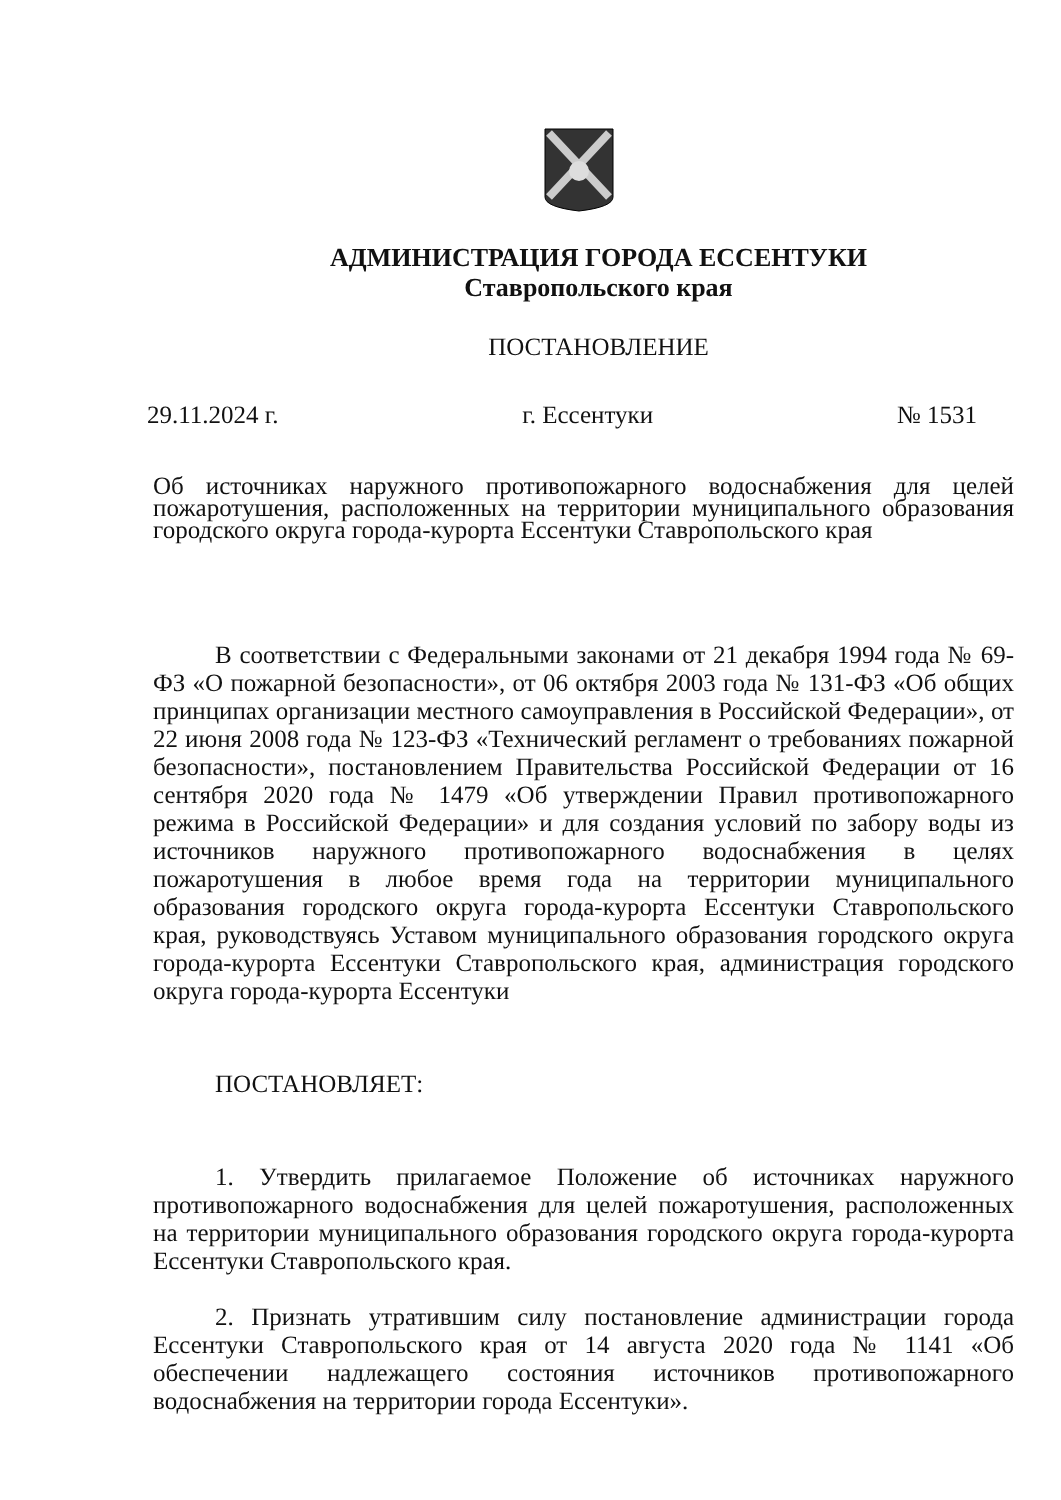АДМИНИСТРАЦИЯ ГОРОДА ЕССЕНТУКИ
Ставропольского края
ПОСТАНОВЛЕНИЕ
29.11.2024 г. г. Ессентуки № 1531
Об источниках наружного противопожарного водоснабжения для целей пожаротушения, расположенных на территории муниципального образования городского округа города-курорта Ессентуки Ставропольского края
В соответствии с Федеральными законами от 21 декабря 1994 года № 69-ФЗ «О пожарной безопасности», от 06 октября 2003 года № 131-ФЗ «Об общих принципах организации местного самоуправления в Российской Федерации», от 22 июня 2008 года № 123-ФЗ «Технический регламент о требованиях пожарной безопасности», постановлением Правительства Российской Федерации от 16 сентября 2020 года № 1479 «Об утверждении Правил противопожарного режима в Российской Федерации» и для создания условий по забору воды из источников наружного противопожарного водоснабжения в целях пожаротушения в любое время года на территории муниципального образования городского округа города-курорта Ессентуки Ставропольского края, руководствуясь Уставом муниципального образования городского округа города-курорта Ессентуки Ставропольского края, администрация городского округа города-курорта Ессентуки
ПОСТАНОВЛЯЕТ:
1. Утвердить прилагаемое Положение об источниках наружного противопожарного водоснабжения для целей пожаротушения, расположенных на территории муниципального образования городского округа города-курорта Ессентуки Ставропольского края.
2. Признать утратившим силу постановление администрации города Ессентуки Ставропольского края от 14 августа 2020 года № 1141 «Об обеспечении надлежащего состояния источников противопожарного водоснабжения на территории города Ессентуки».